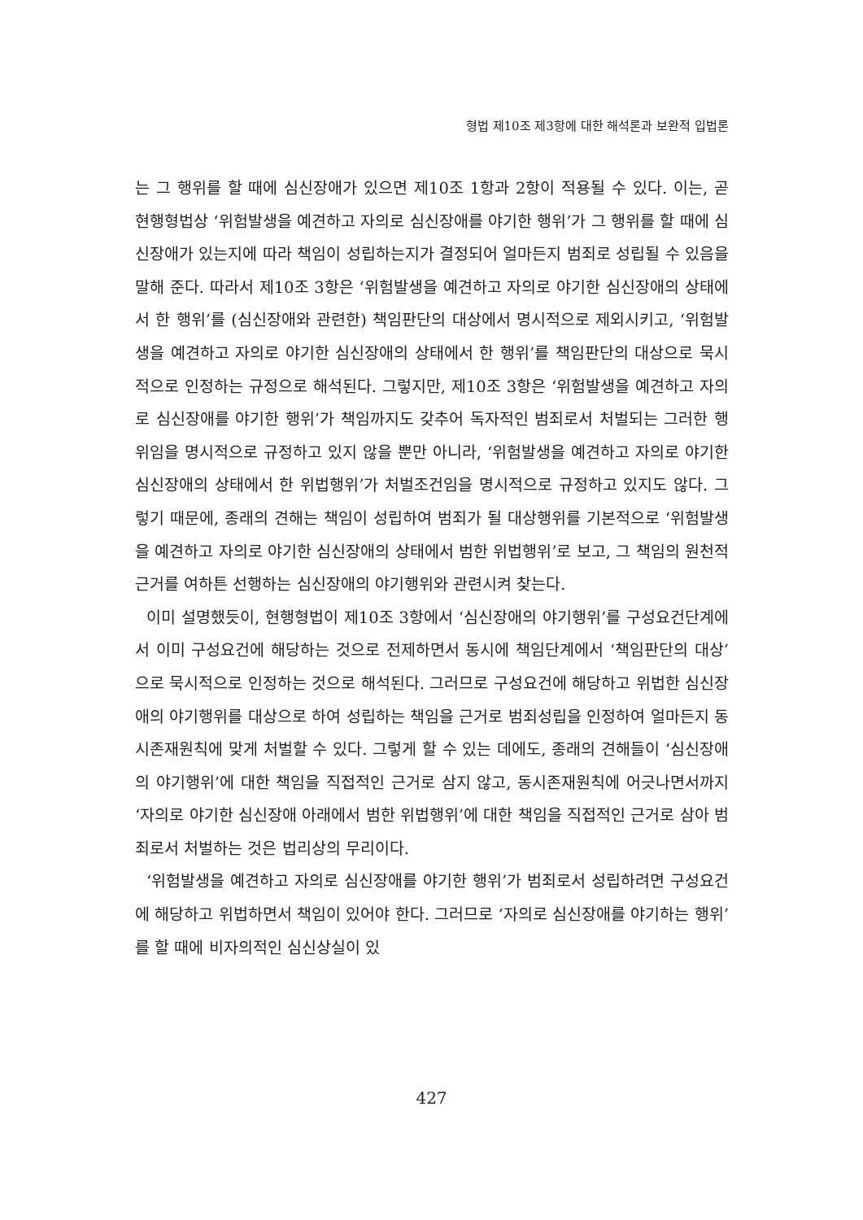형법 제10조 제3항에 대한 해석론과 보완적 입법론
는 그 행위를 할 때에 심신장애가 있으면 제10조 1항과 2항이 적용될 수 있다. 이는, 곧 현행형법상 ‘위험발생을 예견하고 자의로 심신장애를 야기한 행위’가 그 행위를 할 때에 심신장애가 있는지에 따라 책임이 성립하는지가 결정되어 얼마든지 범죄로 성립될 수 있음을 말해 준다. 따라서 제10조 3항은 ‘위험발생을 예견하고 자의로 야기한 심신장애의 상태에서 한 행위’를 (심신장애와 관련한) 책임판단의 대상에서 명시적으로 제외시키고, ‘위험발생을 예견하고 자의로 야기한 심신장애의 상태에서 한 행위’를 책임판단의 대상으로 묵시적으로 인정하는 규정으로 해석된다. 그렇지만, 제10조 3항은 ‘위험발생을 예견하고 자의로 심신장애를 야기한 행위’가 책임까지도 갖추어 독자적인 범죄로서 처벌되는 그러한 행위임을 명시적으로 규정하고 있지 않을 뿐만 아니라, ‘위험발생을 예견하고 자의로 야기한 심신장애의 상태에서 한 위법행위’가 처벌조건임을 명시적으로 규정하고 있지도 않다. 그렇기 때문에, 종래의 견해는 책임이 성립하여 범죄가 될 대상행위를 기본적으로 ‘위험발생을 예견하고 자의로 야기한 심신장애의 상태에서 범한 위법행위’로 보고, 그 책임의 원천적 근거를 여하튼 선행하는 심신장애의 야기행위와 관련시켜 찾는다.
이미 설명했듯이, 현행형법이 제10조 3항에서 ‘심신장애의 야기행위’를 구성요건단계에서 이미 구성요건에 해당하는 것으로 전제하면서 동시에 책임단계에서 ‘책임판단의 대상’으로 묵시적으로 인정하는 것으로 해석된다. 그러므로 구성요건에 해당하고 위법한 심신장애의 야기행위를 대상으로 하여 성립하는 책임을 근거로 범죄성립을 인정하여 얼마든지 동시존재원칙에 맞게 처벌할 수 있다. 그렇게 할 수 있는 데에도, 종래의 견해들이 ‘심신장애의 야기행위’에 대한 책임을 직접적인 근거로 삼지 않고, 동시존재원칙에 어긋나면서까지 ‘자의로 야기한 심신장애 아래에서 범한 위법행위’에 대한 책임을 직접적인 근거로 삼아 범죄로서 처벌하는 것은 법리상의 무리이다.
‘위험발생을 예견하고 자의로 심신장애를 야기한 행위’가 범죄로서 성립하려면 구성요건에 해당하고 위법하면서 책임이 있어야 한다. 그러므로 ‘자의로 심신장애를 야기하는 행위’를 할 때에 비자의적인 심신상실이 있
427